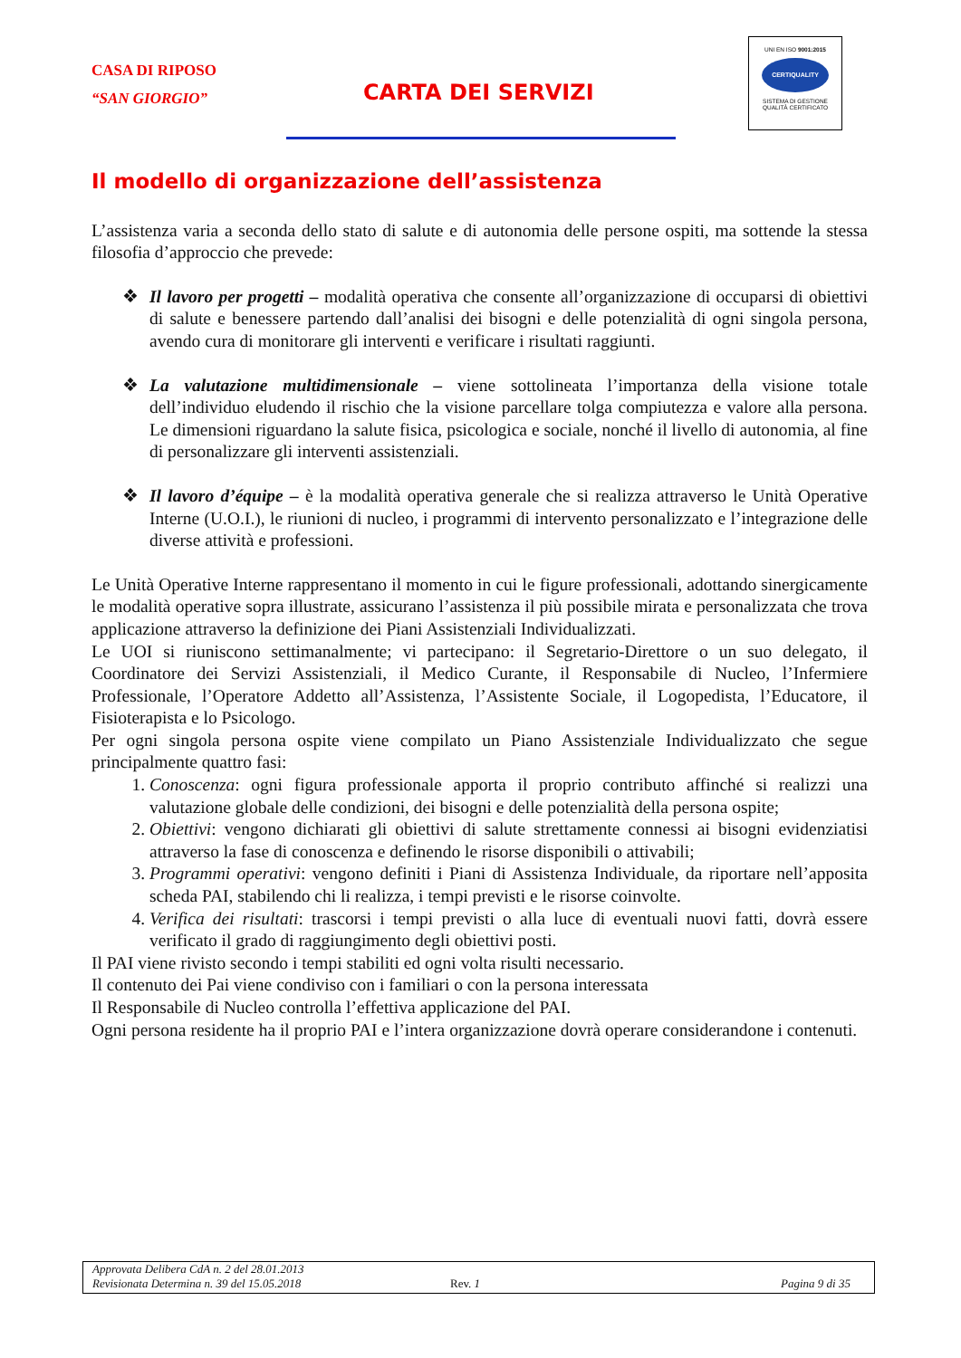CASA DI RIPOSO
“SAN GIORGIO”
CARTA DEI SERVIZI
UNI EN ISO 9001:2015
CERTIQUALITY
SISTEMA DI GESTIONE
QUALITÀ CERTIFICATO
Il modello di organizzazione dell’assistenza
L’assistenza varia a seconda dello stato di salute e di autonomia delle persone ospiti, ma sottende la stessa filosofia d’approccio che prevede:
❖ Il lavoro per progetti – modalità operativa che consente all’organizzazione di occuparsi di obiettivi di salute e benessere partendo dall’analisi dei bisogni e delle potenzialità di ogni singola persona, avendo cura di monitorare gli interventi e verificare i risultati raggiunti.
❖ La valutazione multidimensionale – viene sottolineata l’importanza della visione totale dell’individuo eludendo il rischio che la visione parcellare tolga compiutezza e valore alla persona. Le dimensioni riguardano la salute fisica, psicologica e sociale, nonché il livello di autonomia, al fine di personalizzare gli interventi assistenziali.
❖ Il lavoro d’équipe – è la modalità operativa generale che si realizza attraverso le Unità Operative Interne (U.O.I.), le riunioni di nucleo, i programmi di intervento personalizzato e l’integrazione delle diverse attività e professioni.
Le Unità Operative Interne rappresentano il momento in cui le figure professionali, adottando sinergicamente le modalità operative sopra illustrate, assicurano l’assistenza il più possibile mirata e personalizzata che trova applicazione attraverso la definizione dei Piani Assistenziali Individualizzati.
Le UOI si riuniscono settimanalmente; vi partecipano: il Segretario-Direttore o un suo delegato, il Coordinatore dei Servizi Assistenziali, il Medico Curante, il Responsabile di Nucleo, l’Infermiere Professionale, l’Operatore Addetto all’Assistenza, l’Assistente Sociale, il Logopedista, l’Educatore, il Fisioterapista e lo Psicologo.
Per ogni singola persona ospite viene compilato un Piano Assistenziale Individualizzato che segue principalmente quattro fasi:
1. Conoscenza: ogni figura professionale apporta il proprio contributo affinché si realizzi una valutazione globale delle condizioni, dei bisogni e delle potenzialità della persona ospite;
2. Obiettivi: vengono dichiarati gli obiettivi di salute strettamente connessi ai bisogni evidenziatisi attraverso la fase di conoscenza e definendo le risorse disponibili o attivabili;
3. Programmi operativi: vengono definiti i Piani di Assistenza Individuale, da riportare nell’apposita scheda PAI, stabilendo chi li realizza, i tempi previsti e le risorse coinvolte.
4. Verifica dei risultati: trascorsi i tempi previsti o alla luce di eventuali nuovi fatti, dovrà essere verificato il grado di raggiungimento degli obiettivi posti.
Il PAI viene rivisto secondo i tempi stabiliti ed ogni volta risulti necessario.
Il contenuto dei Pai viene condiviso con i familiari o con la persona interessata
Il Responsabile di Nucleo controlla l’effettiva applicazione del PAI.
Ogni persona residente ha il proprio PAI e l’intera organizzazione dovrà operare considerandone i contenuti.
Approvata Delibera CdA n. 2 del 28.01.2013
Revisionata Determina n. 39 del 15.05.2018 Rev. 1 Pagina 9 di 35